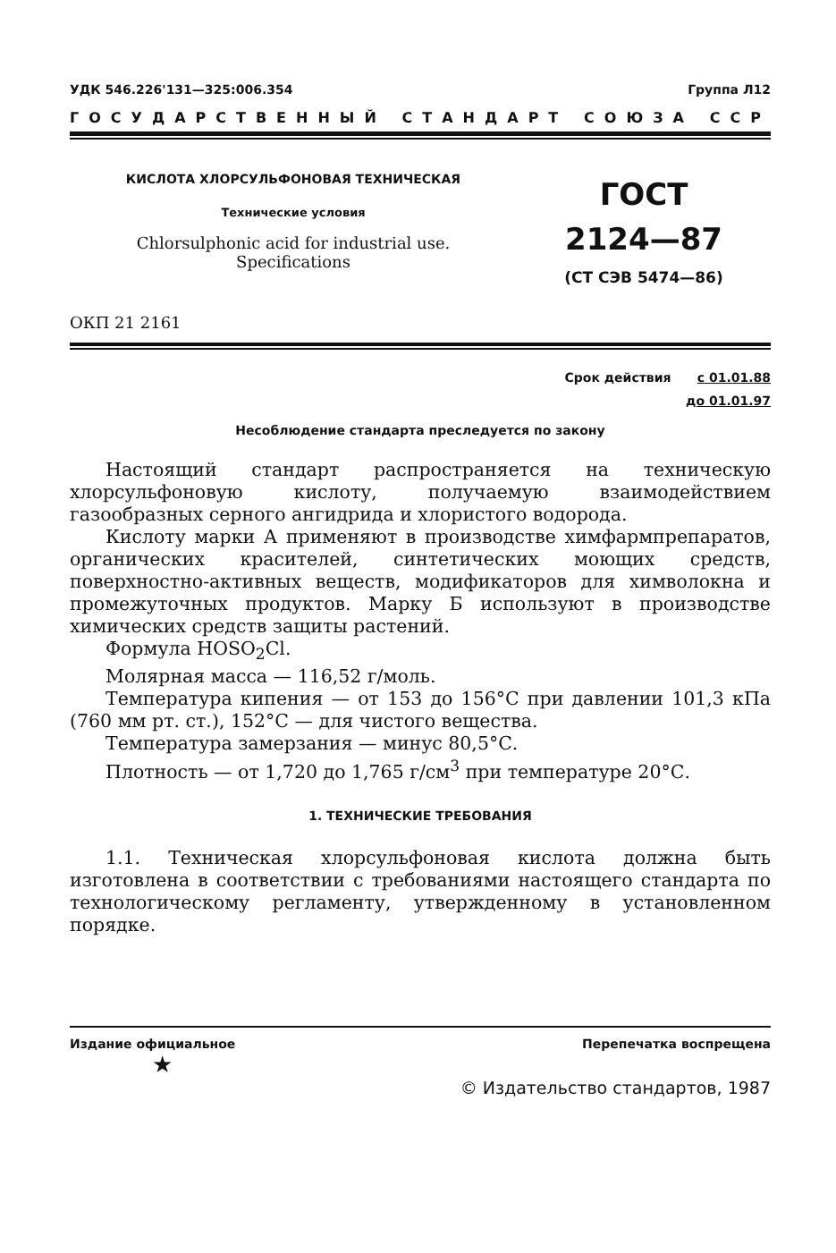УДК 546.226'131—325:006.354 Группа Л12
ГОСУДАРСТВЕННЫЙ СТАНДАРТ СОЮЗА ССР
КИСЛОТА ХЛОРСУЛЬФОНОВАЯ ТЕХНИЧЕСКАЯ
Технические условия
Chlorsulphonic acid for industrial use.
Specifications
ГОСТ
2124—87
(СТ СЭВ 5474—86)
ОКП 21 2161
Срок действия с 01.01.88
до 01.01.97
Несоблюдение стандарта преследуется по закону
Настоящий стандарт распространяется на техническую хлорсульфоновую кислоту, получаемую взаимодействием газообразных серного ангидрида и хлористого водорода.
Кислоту марки А применяют в производстве химфармпрепаратов, органических красителей, синтетических моющих средств, поверхностно-активных веществ, модификаторов для химволокна и промежуточных продуктов. Марку Б используют в производстве химических средств защиты растений.
Формула HOSO<sub>2</sub>Cl.
Молярная масса — 116,52 г/моль.
Температура кипения — от 153 до 156°С при давлении 101,3 кПа (760 мм рт. ст.), 152°С — для чистого вещества.
Температура замерзания — минус 80,5°С.
Плотность — от 1,720 до 1,765 г/см<sup>3</sup> при температуре 20°С.
1. ТЕХНИЧЕСКИЕ ТРЕБОВАНИЯ
1.1. Техническая хлорсульфоновая кислота должна быть изготовлена в соответствии с требованиями настоящего стандарта по технологическому регламенту, утвержденному в установленном порядке.
Издание официальное Перепечатка воспрещена
★
© Издательство стандартов, 1987